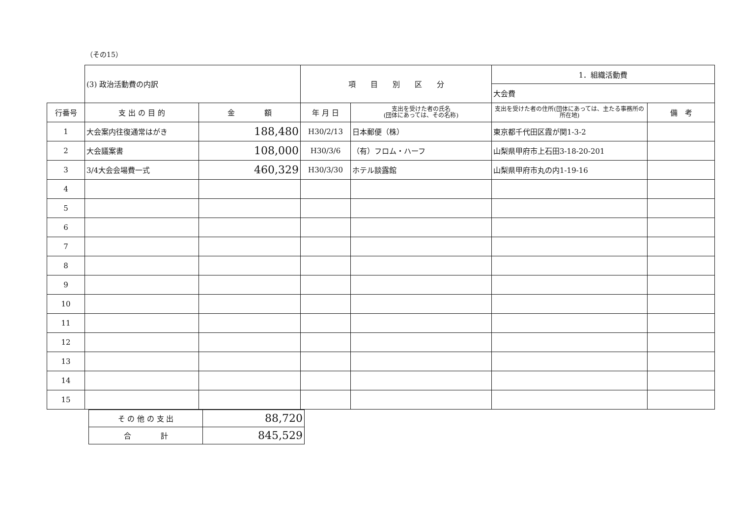（その15）
| | (3) 政治活動費の内訳 | | 項 目 別 区 分 | | 1．組織活動費 | |
| | | | | | 大会費 | |
| 行番号 | 支 出 の 目 的 | 金 額 | 年 月 日 | 支出を受けた者の氏名 (団体にあっては、その名称) | 支出を受けた者の住所(団体にあっては、主たる事務所の所在地) | 備 考 |
| 1 | 大会案内往復通常はがき | 188,480 | H30/2/13 | 日本郵便（株） | 東京都千代田区霞が関1-3-2 | |
| 2 | 大会議案書 | 108,000 | H30/3/6 | （有）フロム・ハーフ | 山梨県甲府市上石田3-18-20-201 | |
| 3 | 3/4大会会場費一式 | 460,329 | H30/3/30 | ホテル談露館 | 山梨県甲府市丸の内1-19-16 | |
| 4 | | | | | | |
| 5 | | | | | | |
| 6 | | | | | | |
| 7 | | | | | | |
| 8 | | | | | | |
| 9 | | | | | | |
| 10 | | | | | | |
| 11 | | | | | | |
| 12 | | | | | | |
| 13 | | | | | | |
| 14 | | | | | | |
| 15 | | | | | | |
| そ の 他 の 支 出 | 88,720 |
| 合 計 | 845,529 |